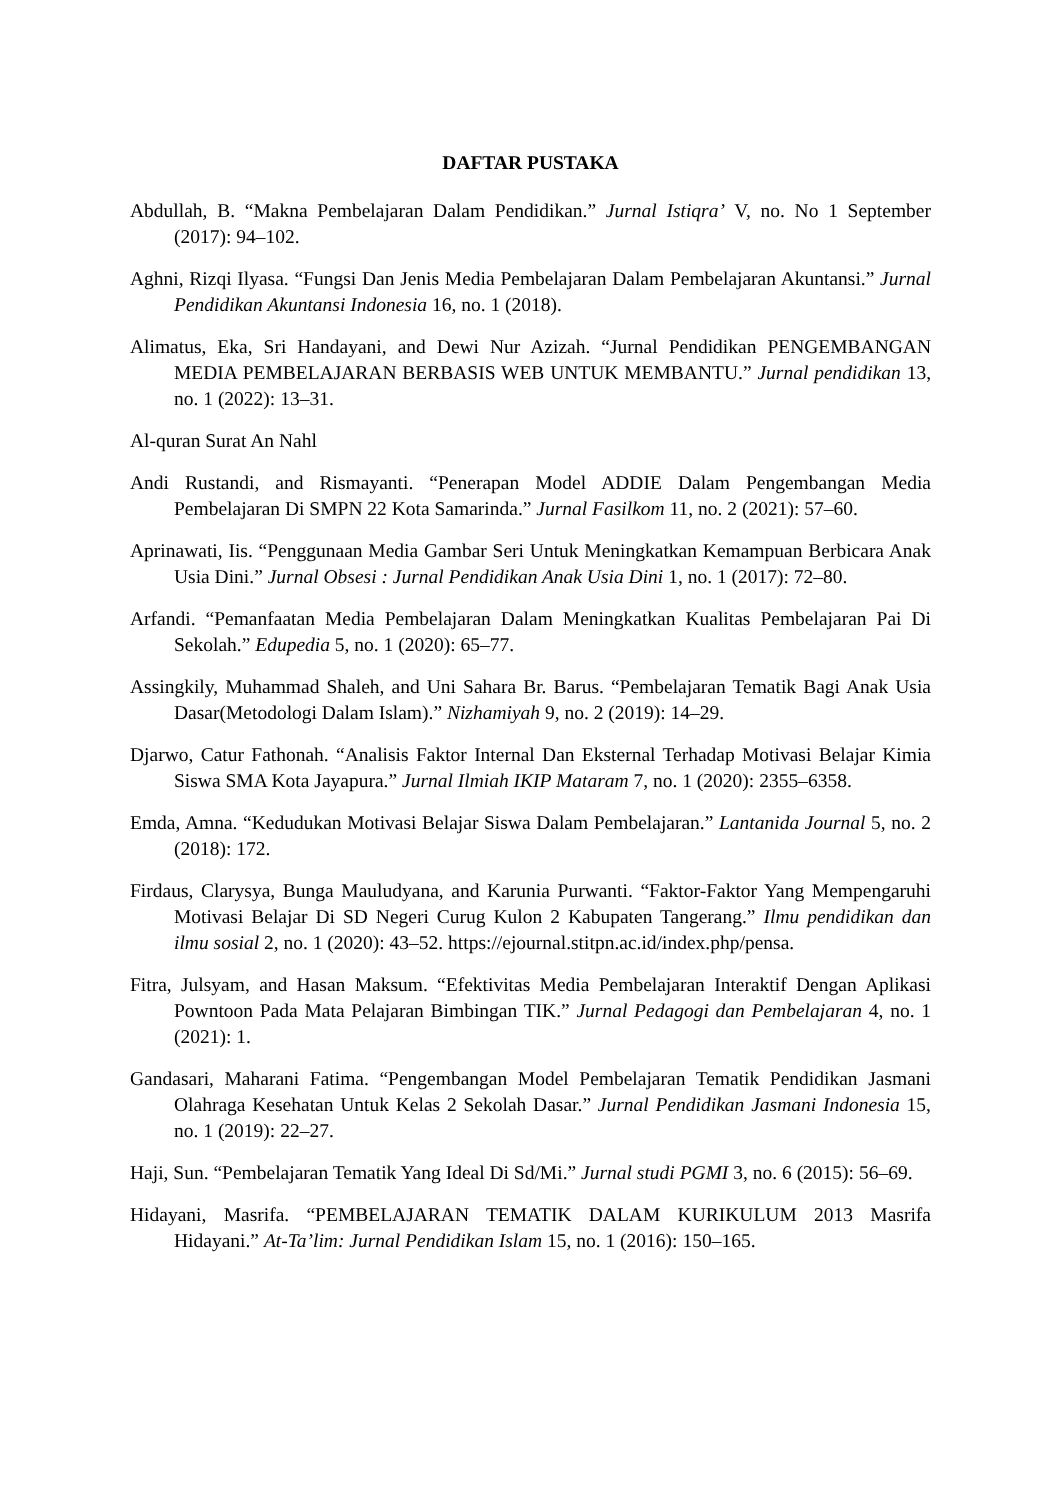DAFTAR PUSTAKA
Abdullah, B. “Makna Pembelajaran Dalam Pendidikan.” Jurnal Istiqra’ V, no. No 1 September (2017): 94–102.
Aghni, Rizqi Ilyasa. “Fungsi Dan Jenis Media Pembelajaran Dalam Pembelajaran Akuntansi.” Jurnal Pendidikan Akuntansi Indonesia 16, no. 1 (2018).
Alimatus, Eka, Sri Handayani, and Dewi Nur Azizah. “Jurnal Pendidikan PENGEMBANGAN MEDIA PEMBELAJARAN BERBASIS WEB UNTUK MEMBANTU.” Jurnal pendidikan 13, no. 1 (2022): 13–31.
Al-quran Surat An Nahl
Andi Rustandi, and Rismayanti. “Penerapan Model ADDIE Dalam Pengembangan Media Pembelajaran Di SMPN 22 Kota Samarinda.” Jurnal Fasilkom 11, no. 2 (2021): 57–60.
Aprinawati, Iis. “Penggunaan Media Gambar Seri Untuk Meningkatkan Kemampuan Berbicara Anak Usia Dini.” Jurnal Obsesi : Jurnal Pendidikan Anak Usia Dini 1, no. 1 (2017): 72–80.
Arfandi. “Pemanfaatan Media Pembelajaran Dalam Meningkatkan Kualitas Pembelajaran Pai Di Sekolah.” Edupedia 5, no. 1 (2020): 65–77.
Assingkily, Muhammad Shaleh, and Uni Sahara Br. Barus. “Pembelajaran Tematik Bagi Anak Usia Dasar(Metodologi Dalam Islam).” Nizhamiyah 9, no. 2 (2019): 14–29.
Djarwo, Catur Fathonah. “Analisis Faktor Internal Dan Eksternal Terhadap Motivasi Belajar Kimia Siswa SMA Kota Jayapura.” Jurnal Ilmiah IKIP Mataram 7, no. 1 (2020): 2355–6358.
Emda, Amna. “Kedudukan Motivasi Belajar Siswa Dalam Pembelajaran.” Lantanida Journal 5, no. 2 (2018): 172.
Firdaus, Clarysya, Bunga Mauludyana, and Karunia Purwanti. “Faktor-Faktor Yang Mempengaruhi Motivasi Belajar Di SD Negeri Curug Kulon 2 Kabupaten Tangerang.” Ilmu pendidikan dan ilmu sosial 2, no. 1 (2020): 43–52. https://ejournal.stitpn.ac.id/index.php/pensa.
Fitra, Julsyam, and Hasan Maksum. “Efektivitas Media Pembelajaran Interaktif Dengan Aplikasi Powntoon Pada Mata Pelajaran Bimbingan TIK.” Jurnal Pedagogi dan Pembelajaran 4, no. 1 (2021): 1.
Gandasari, Maharani Fatima. “Pengembangan Model Pembelajaran Tematik Pendidikan Jasmani Olahraga Kesehatan Untuk Kelas 2 Sekolah Dasar.” Jurnal Pendidikan Jasmani Indonesia 15, no. 1 (2019): 22–27.
Haji, Sun. “Pembelajaran Tematik Yang Ideal Di Sd/Mi.” Jurnal studi PGMI 3, no. 6 (2015): 56–69.
Hidayani, Masrifa. “PEMBELAJARAN TEMATIK DALAM KURIKULUM 2013 Masrifa Hidayani.” At-Ta’lim: Jurnal Pendidikan Islam 15, no. 1 (2016): 150–165.